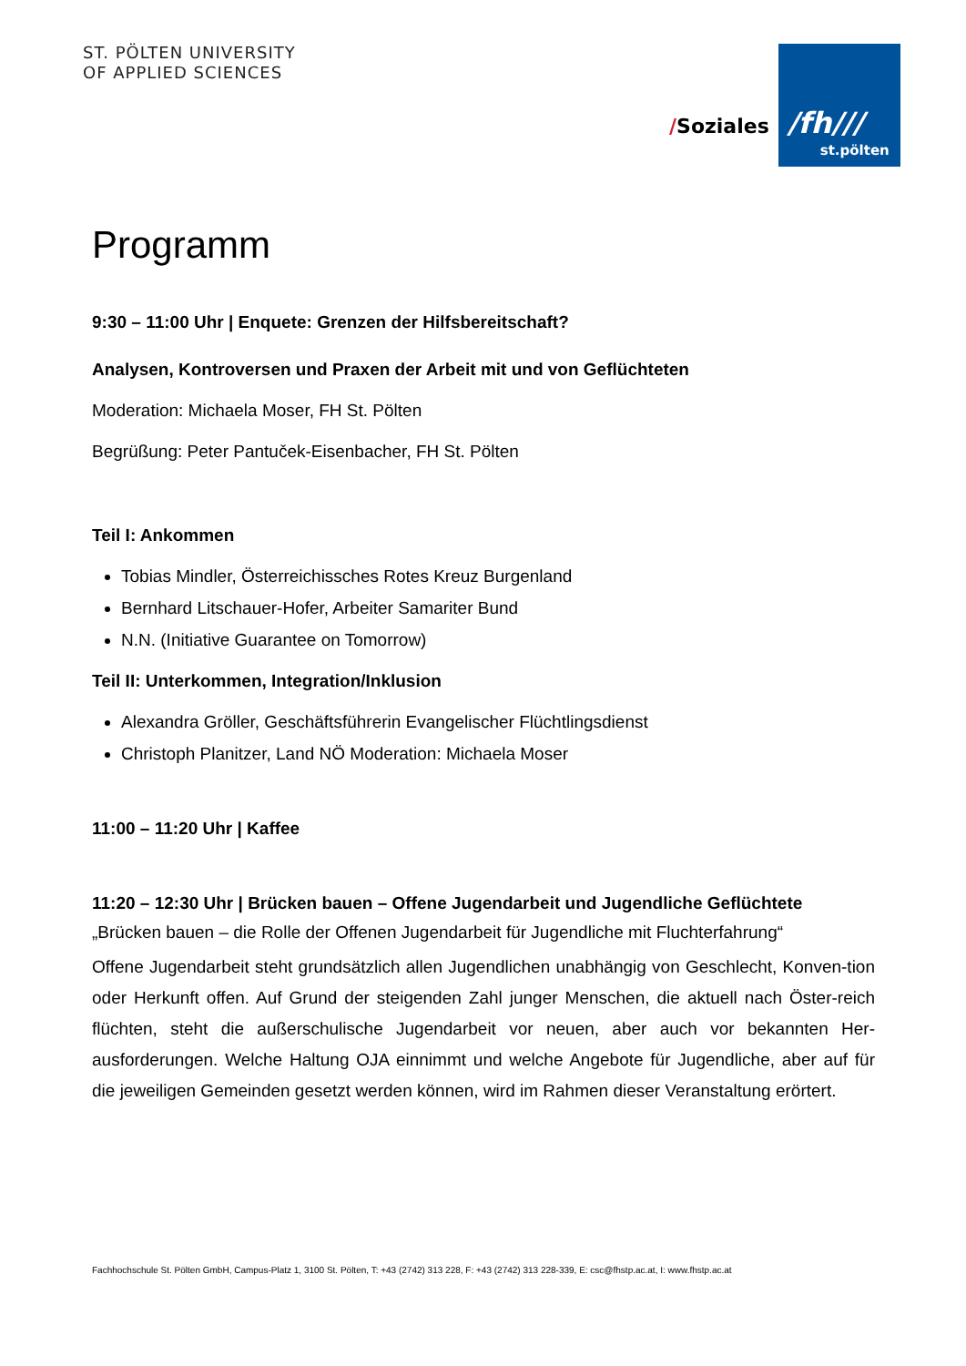ST. PÖLTEN UNIVERSITY
OF APPLIED SCIENCES
/Soziales
/fh///
st.pölten
Programm
9:30 – 11:00 Uhr | Enquete: Grenzen der Hilfsbereitschaft?
Analysen, Kontroversen und Praxen der Arbeit mit und von Geflüchteten
Moderation: Michaela Moser, FH St. Pölten
Begrüßung: Peter Pantuček-Eisenbacher, FH St. Pölten
Teil I: Ankommen
Tobias Mindler, Österreichissches Rotes Kreuz Burgenland
Bernhard Litschauer-Hofer, Arbeiter Samariter Bund
N.N. (Initiative Guarantee on Tomorrow)
Teil II: Unterkommen, Integration/Inklusion
Alexandra Gröller, Geschäftsführerin Evangelischer Flüchtlingsdienst
Christoph Planitzer, Land NÖ Moderation: Michaela Moser
11:00 – 11:20 Uhr | Kaffee
11:20 – 12:30 Uhr | Brücken bauen – Offene Jugendarbeit und Jugendliche Geflüchtete
„Brücken bauen – die Rolle der Offenen Jugendarbeit für Jugendliche mit Fluchterfahrung“
Offene Jugendarbeit steht grundsätzlich allen Jugendlichen unabhängig von Geschlecht, Konven-tion oder Herkunft offen. Auf Grund der steigenden Zahl junger Menschen, die aktuell nach Öster-reich flüchten, steht die außerschulische Jugendarbeit vor neuen, aber auch vor bekannten Her-ausforderungen. Welche Haltung OJA einnimmt und welche Angebote für Jugendliche, aber auf für die jeweiligen Gemeinden gesetzt werden können, wird im Rahmen dieser Veranstaltung erörtert.
Fachhochschule St. Pölten GmbH, Campus-Platz 1, 3100 St. Pölten, T: +43 (2742) 313 228, F: +43 (2742) 313 228-339, E: csc@fhstp.ac.at, I: www.fhstp.ac.at